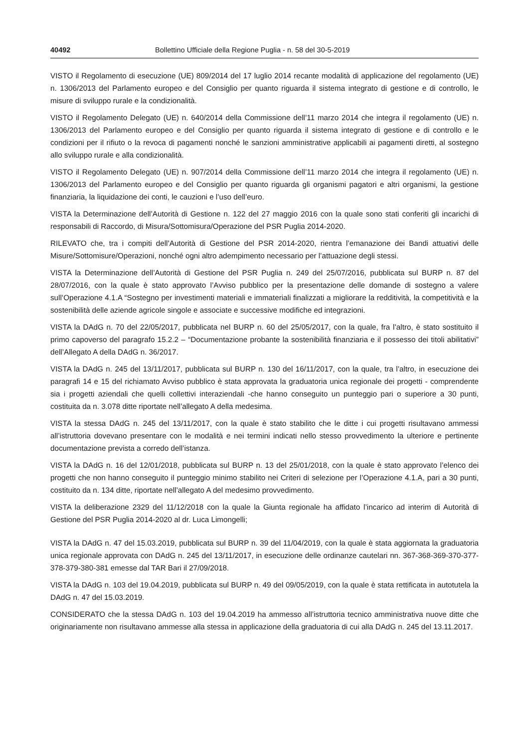40492 Bollettino Ufficiale della Regione Puglia - n. 58 del 30-5-2019
VISTO il Regolamento di esecuzione (UE) 809/2014 del 17 luglio 2014 recante modalità di applicazione del regolamento (UE) n. 1306/2013 del Parlamento europeo e del Consiglio per quanto riguarda il sistema integrato di gestione e di controllo, le misure di sviluppo rurale e la condizionalità.
VISTO il Regolamento Delegato (UE) n. 640/2014 della Commissione dell’11 marzo 2014 che integra il regolamento (UE) n. 1306/2013 del Parlamento europeo e del Consiglio per quanto riguarda il sistema integrato di gestione e di controllo e le condizioni per il rifiuto o la revoca di pagamenti nonché le sanzioni amministrative applicabili ai pagamenti diretti, al sostegno allo sviluppo rurale e alla condizionalità.
VISTO il Regolamento Delegato (UE) n. 907/2014 della Commissione dell’11 marzo 2014 che integra il regolamento (UE) n. 1306/2013 del Parlamento europeo e del Consiglio per quanto riguarda gli organismi pagatori e altri organismi, la gestione finanziaria, la liquidazione dei conti, le cauzioni e l’uso dell’euro.
VISTA la Determinazione dell’Autorità di Gestione n. 122 del 27 maggio 2016 con la quale sono stati conferiti gli incarichi di responsabili di Raccordo, di Misura/Sottomisura/Operazione del PSR Puglia 2014-2020.
RILEVATO che, tra i compiti dell’Autorità di Gestione del PSR 2014-2020, rientra l’emanazione dei Bandi attuativi delle Misure/Sottomisure/Operazioni, nonché ogni altro adempimento necessario per l’attuazione degli stessi.
VISTA la Determinazione dell’Autorità di Gestione del PSR Puglia n. 249 del 25/07/2016, pubblicata sul BURP n. 87 del 28/07/2016, con la quale è stato approvato l’Avviso pubblico per la presentazione delle domande di sostegno a valere sull’Operazione 4.1.A “Sostegno per investimenti materiali e immateriali finalizzati a migliorare la redditività, la competitività e la sostenibilità delle aziende agricole singole e associate e successive modifiche ed integrazioni.
VISTA la DAdG n. 70 del 22/05/2017, pubblicata nel BURP n. 60 del 25/05/2017, con la quale, fra l’altro, è stato sostituito il primo capoverso del paragrafo 15.2.2 – “Documentazione probante la sostenibilità finanziaria e il possesso dei titoli abilitativi” dell’Allegato A della DAdG n. 36/2017.
VISTA la DAdG n. 245 del 13/11/2017, pubblicata sul BURP n. 130 del 16/11/2017, con la quale, tra l’altro, in esecuzione dei paragrafi 14 e 15 del richiamato Avviso pubblico è stata approvata la graduatoria unica regionale dei progetti - comprendente sia i progetti aziendali che quelli collettivi interaziendali -che hanno conseguito un punteggio pari o superiore a 30 punti, costituita da n. 3.078 ditte riportate nell’allegato A della medesima.
VISTA la stessa DAdG n. 245 del 13/11/2017, con la quale è stato stabilito che le ditte i cui progetti risultavano ammessi all’istruttoria dovevano presentare con le modalità e nei termini indicati nello stesso provvedimento la ulteriore e pertinente documentazione prevista a corredo dell’istanza.
VISTA la DAdG n. 16 del 12/01/2018, pubblicata sul BURP n. 13 del 25/01/2018, con la quale è stato approvato l’elenco dei progetti che non hanno conseguito il punteggio minimo stabilito nei Criteri di selezione per l’Operazione 4.1.A, pari a 30 punti, costituito da n. 134 ditte, riportate nell’allegato A del medesimo provvedimento.
VISTA la deliberazione 2329 del 11/12/2018 con la quale la Giunta regionale ha affidato l’incarico ad interim di Autorità di Gestione del PSR Puglia 2014-2020 al dr. Luca Limongelli;
VISTA la DAdG n. 47 del 15.03.2019, pubblicata sul BURP n. 39 del 11/04/2019, con la quale è stata aggiornata la graduatoria unica regionale approvata con DAdG n. 245 del 13/11/2017, in esecuzione delle ordinanze cautelari nn. 367-368-369-370-377-378-379-380-381 emesse dal TAR Bari il 27/09/2018.
VISTA la DAdG n. 103 del 19.04.2019, pubblicata sul BURP n. 49 del 09/05/2019, con la quale è stata rettificata in autotutela la DAdG n. 47 del 15.03.2019.
CONSIDERATO che la stessa DAdG n. 103 del 19.04.2019 ha ammesso all’istruttoria tecnico amministrativa nuove ditte che originariamente non risultavano ammesse alla stessa in applicazione della graduatoria di cui alla DAdG n. 245 del 13.11.2017.